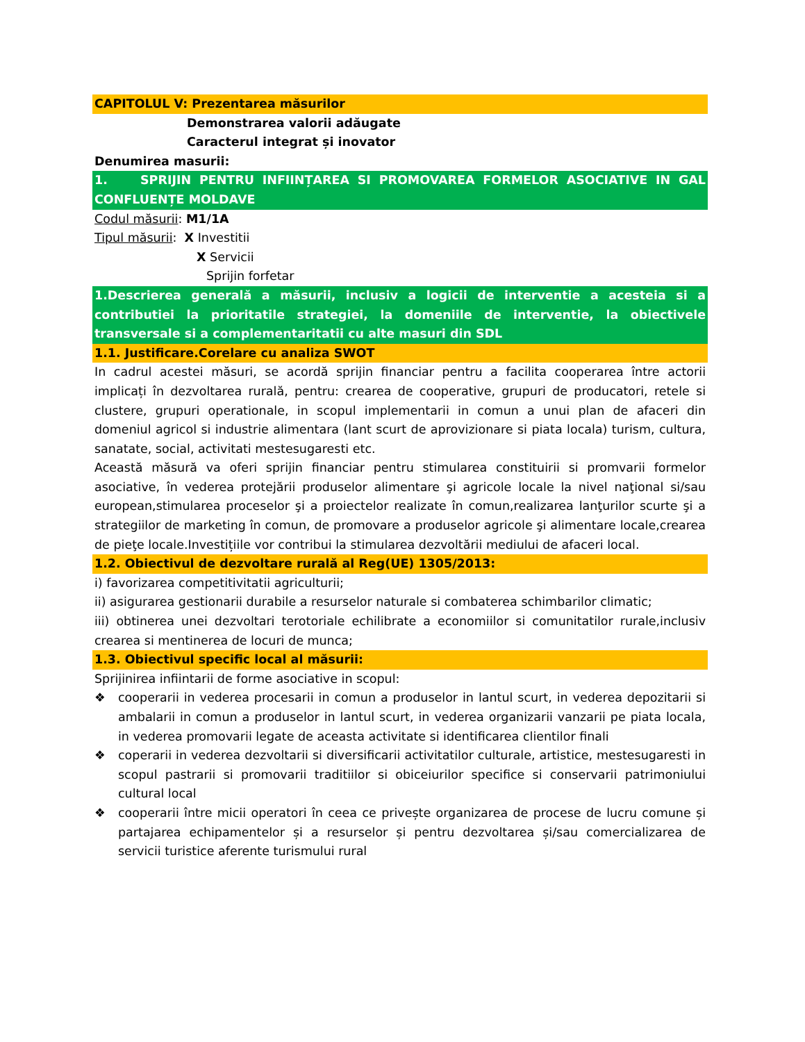CAPITOLUL V: Prezentarea măsurilor
Demonstrarea valorii adăugate
Caracterul integrat și inovator
Denumirea masurii:
1. SPRIJIN PENTRU INFIINȚAREA SI PROMOVAREA FORMELOR ASOCIATIVE IN GAL CONFLUENȚE MOLDAVE
Codul măsurii: M1/1A
Tipul măsurii: X Investitii
X Servicii
Sprijin forfetar
1.Descrierea generală a măsurii, inclusiv a logicii de interventie a acesteia si a contributiei la prioritatile strategiei, la domeniile de interventie, la obiectivele transversale si a complementaritatii cu alte masuri din SDL
1.1. Justificare.Corelare cu analiza SWOT
In cadrul acestei măsuri, se acordă sprijin financiar pentru a facilita cooperarea între actorii implicați în dezvoltarea rurală, pentru: crearea de cooperative, grupuri de producatori, retele si clustere, grupuri operationale, in scopul implementarii in comun a unui plan de afaceri din domeniul agricol si industrie alimentara (lant scurt de aprovizionare si piata locala) turism, cultura, sanatate, social, activitati mestesugaresti etc.
Această măsură va oferi sprijin financiar pentru stimularea constituirii si promvarii formelor asociative, în vederea protejării produselor alimentare şi agricole locale la nivel naţional si/sau european,stimularea proceselor şi a proiectelor realizate în comun,realizarea lanţurilor scurte şi a strategiilor de marketing în comun, de promovare a produselor agricole şi alimentare locale,crearea de pieţe locale.Investițiile vor contribui la stimularea dezvoltării mediului de afaceri local.
1.2. Obiectivul de dezvoltare rurală al Reg(UE) 1305/2013:
i) favorizarea competitivitatii agriculturii;
ii) asigurarea gestionarii durabile a resurselor naturale si combaterea schimbarilor climatic;
iii) obtinerea unei dezvoltari terotoriale echilibrate a economiilor si comunitatilor rurale,inclusiv crearea si mentinerea de locuri de munca;
1.3. Obiectivul specific local al măsurii:
Sprijinirea infiintarii de forme asociative in scopul:
❖ cooperarii in vederea procesarii in comun a produselor in lantul scurt, in vederea depozitarii si ambalarii in comun a produselor in lantul scurt, in vederea organizarii vanzarii pe piata locala, in vederea promovarii legate de aceasta activitate si identificarea clientilor finali
❖ coperarii in vederea dezvoltarii si diversificarii activitatilor culturale, artistice, mestesugaresti in scopul pastrarii si promovarii traditiilor si obiceiurilor specifice si conservarii patrimoniului cultural local
❖ cooperarii între micii operatori în ceea ce privește organizarea de procese de lucru comune și partajarea echipamentelor și a resurselor și pentru dezvoltarea și/sau comercializarea de servicii turistice aferente turismului rural